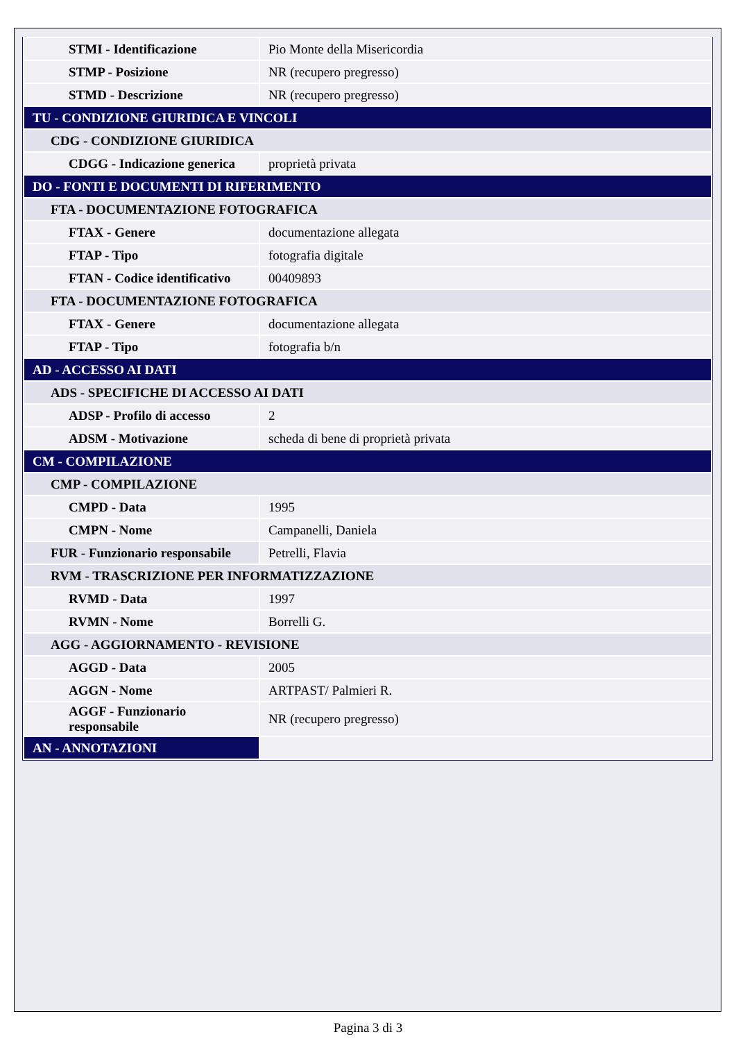| STMI - Identificazione | Pio Monte della Misericordia |
| STMP - Posizione | NR (recupero pregresso) |
| STMD - Descrizione | NR (recupero pregresso) |
| TU - CONDIZIONE GIURIDICA E VINCOLI | |
| CDG - CONDIZIONE GIURIDICA | |
| CDGG - Indicazione generica | proprietà privata |
| DO - FONTI E DOCUMENTI DI RIFERIMENTO | |
| FTA - DOCUMENTAZIONE FOTOGRAFICA | |
| FTAX - Genere | documentazione allegata |
| FTAP - Tipo | fotografia digitale |
| FTAN - Codice identificativo | 00409893 |
| FTA - DOCUMENTAZIONE FOTOGRAFICA | |
| FTAX - Genere | documentazione allegata |
| FTAP - Tipo | fotografia b/n |
| AD - ACCESSO AI DATI | |
| ADS - SPECIFICHE DI ACCESSO AI DATI | |
| ADSP - Profilo di accesso | 2 |
| ADSM - Motivazione | scheda di bene di proprietà privata |
| CM - COMPILAZIONE | |
| CMP - COMPILAZIONE | |
| CMPD - Data | 1995 |
| CMPN - Nome | Campanelli, Daniela |
| FUR - Funzionario responsabile | Petrelli, Flavia |
| RVM - TRASCRIZIONE PER INFORMATIZZAZIONE | |
| RVMD - Data | 1997 |
| RVMN - Nome | Borrelli G. |
| AGG - AGGIORNAMENTO - REVISIONE | |
| AGGD - Data | 2005 |
| AGGN - Nome | ARTPAST/ Palmieri R. |
| AGGF - Funzionario responsabile | NR (recupero pregresso) |
| AN - ANNOTAZIONI | |
Pagina 3 di 3